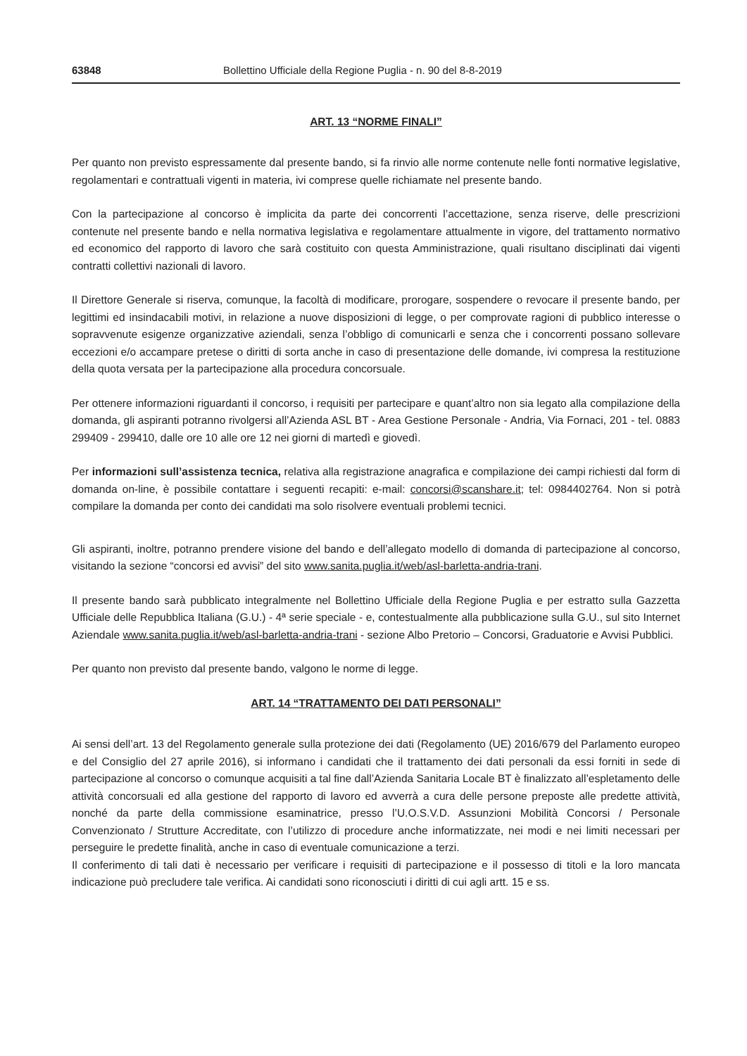63848 Bollettino Ufficiale della Regione Puglia - n. 90 del 8-8-2019
ART. 13 “NORME FINALI”
Per quanto non previsto espressamente dal presente bando, si fa rinvio alle norme contenute nelle fonti normative legislative, regolamentari e contrattuali vigenti in materia, ivi comprese quelle richiamate nel presente bando.
Con la partecipazione al concorso è implicita da parte dei concorrenti l’accettazione, senza riserve, delle prescrizioni contenute nel presente bando e nella normativa legislativa e regolamentare attualmente in vigore, del trattamento normativo ed economico del rapporto di lavoro che sarà costituito con questa Amministrazione, quali risultano disciplinati dai vigenti contratti collettivi nazionali di lavoro.
Il Direttore Generale si riserva, comunque, la facoltà di modificare, prorogare, sospendere o revocare il presente bando, per legittimi ed insindacabili motivi, in relazione a nuove disposizioni di legge, o per comprovate ragioni di pubblico interesse o sopravvenute esigenze organizzative aziendali, senza l’obbligo di comunicarli e senza che i concorrenti possano sollevare eccezioni e/o accampare pretese o diritti di sorta anche in caso di presentazione delle domande, ivi compresa la restituzione della quota versata per la partecipazione alla procedura concorsuale.
Per ottenere informazioni riguardanti il concorso, i requisiti per partecipare e quant’altro non sia legato alla compilazione della domanda, gli aspiranti potranno rivolgersi all’Azienda ASL BT - Area Gestione Personale - Andria, Via Fornaci, 201 - tel. 0883 299409 - 299410, dalle ore 10 alle ore 12 nei giorni di martedì e giovedì.
Per informazioni sull’assistenza tecnica, relativa alla registrazione anagrafica e compilazione dei campi richiesti dal form di domanda on-line, è possibile contattare i seguenti recapiti: e-mail: concorsi@scanshare.it; tel: 0984402764. Non si potrà compilare la domanda per conto dei candidati ma solo risolvere eventuali problemi tecnici.
Gli aspiranti, inoltre, potranno prendere visione del bando e dell’allegato modello di domanda di partecipazione al concorso, visitando la sezione “concorsi ed avvisi” del sito www.sanita.puglia.it/web/asl-barletta-andria-trani.
Il presente bando sarà pubblicato integralmente nel Bollettino Ufficiale della Regione Puglia e per estratto sulla Gazzetta Ufficiale delle Repubblica Italiana (G.U.) - 4ª serie speciale - e, contestualmente alla pubblicazione sulla G.U., sul sito Internet Aziendale www.sanita.puglia.it/web/asl-barletta-andria-trani - sezione Albo Pretorio – Concorsi, Graduatorie e Avvisi Pubblici.
Per quanto non previsto dal presente bando, valgono le norme di legge.
ART. 14 “TRATTAMENTO DEI DATI PERSONALI”
Ai sensi dell’art. 13 del Regolamento generale sulla protezione dei dati (Regolamento (UE) 2016/679 del Parlamento europeo e del Consiglio del 27 aprile 2016), si informano i candidati che il trattamento dei dati personali da essi forniti in sede di partecipazione al concorso o comunque acquisiti a tal fine dall’Azienda Sanitaria Locale BT è finalizzato all’espletamento delle attività concorsuali ed alla gestione del rapporto di lavoro ed avverrà a cura delle persone preposte alle predette attività, nonché da parte della commissione esaminatrice, presso l’U.O.S.V.D. Assunzioni Mobilità Concorsi / Personale Convenzionato / Strutture Accreditate, con l’utilizzo di procedure anche informatizzate, nei modi e nei limiti necessari per perseguire le predette finalità, anche in caso di eventuale comunicazione a terzi.
Il conferimento di tali dati è necessario per verificare i requisiti di partecipazione e il possesso di titoli e la loro mancata indicazione può precludere tale verifica. Ai candidati sono riconosciuti i diritti di cui agli artt. 15 e ss.